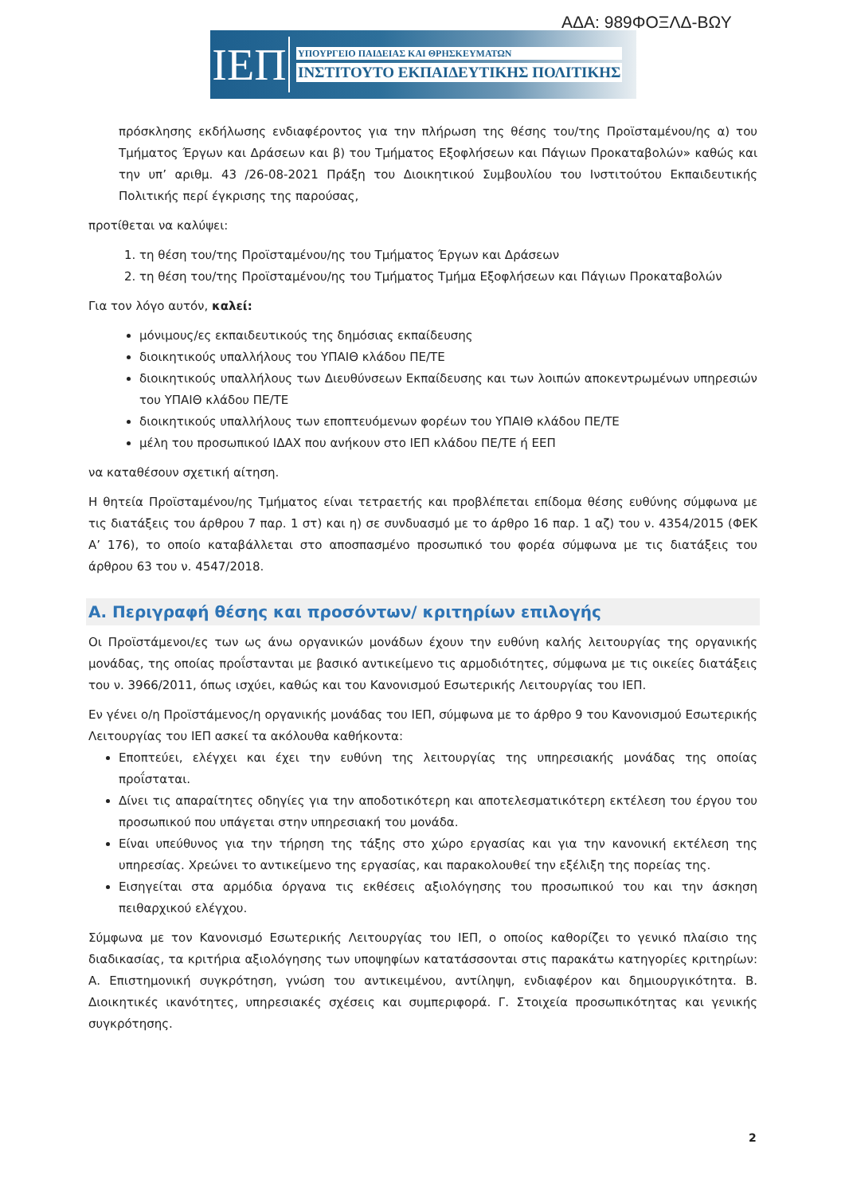ΑΔΑ: 989ΦΟΞΛΔ-ΒΩΥ
ΙΕΠ
ΥΠΟΥΡΓΕΙΟ ΠΑΙΔΕΙΑΣ ΚΑΙ ΘΡΗΣΚΕΥΜΑΤΩΝ
ΙΝΣΤΙΤΟΥΤΟ ΕΚΠΑΙΔΕΥΤΙΚΗΣ ΠΟΛΙΤΙΚΗΣ
πρόσκλησης εκδήλωσης ενδιαφέροντος για την πλήρωση της θέσης του/της Προϊσταμένου/ης α) του Τμήματος Έργων και Δράσεων και β) του Τμήματος Εξοφλήσεων και Πάγιων Προκαταβολών» καθώς και την υπ’ αριθμ. 43 /26-08-2021 Πράξη του Διοικητικού Συμβουλίου του Ινστιτούτου Εκπαιδευτικής Πολιτικής περί έγκρισης της παρούσας,
προτίθεται να καλύψει:
1. τη θέση του/της Προϊσταμένου/ης του Τμήματος Έργων και Δράσεων
2. τη θέση του/της Προϊσταμένου/ης του Τμήματος Τμήμα Εξοφλήσεων και Πάγιων Προκαταβολών
Για τον λόγο αυτόν, καλεί:
μόνιμους/ες εκπαιδευτικούς της δημόσιας εκπαίδευσης
διοικητικούς υπαλλήλους του ΥΠΑΙΘ κλάδου ΠΕ/ΤΕ
διοικητικούς υπαλλήλους των Διευθύνσεων Εκπαίδευσης και των λοιπών αποκεντρωμένων υπηρεσιών του ΥΠΑΙΘ κλάδου ΠΕ/ΤΕ
διοικητικούς υπαλλήλους των εποπτευόμενων φορέων του ΥΠΑΙΘ κλάδου ΠΕ/ΤΕ
μέλη του προσωπικού ΙΔΑΧ που ανήκουν στο ΙΕΠ κλάδου ΠΕ/ΤΕ ή ΕΕΠ
να καταθέσουν σχετική αίτηση.
Η θητεία Προϊσταμένου/ης Τμήματος είναι τετραετής και προβλέπεται επίδομα θέσης ευθύνης σύμφωνα με τις διατάξεις του άρθρου 7 παρ. 1 στ) και η) σε συνδυασμό με το άρθρο 16 παρ. 1 αζ) του ν. 4354/2015 (ΦΕΚ Α’ 176), το οποίο καταβάλλεται στο αποσπασμένο προσωπικό του φορέα σύμφωνα με τις διατάξεις του άρθρου 63 του ν. 4547/2018.
Α. Περιγραφή θέσης και προσόντων/ κριτηρίων επιλογής
Οι Προϊστάμενοι/ες των ως άνω οργανικών μονάδων έχουν την ευθύνη καλής λειτουργίας της οργανικής μονάδας, της οποίας προΐστανται με βασικό αντικείμενο τις αρμοδιότητες, σύμφωνα με τις οικείες διατάξεις του ν. 3966/2011, όπως ισχύει, καθώς και του Κανονισμού Εσωτερικής Λειτουργίας του ΙΕΠ.
Εν γένει ο/η Προϊστάμενος/η οργανικής μονάδας του ΙΕΠ, σύμφωνα με το άρθρο 9 του Κανονισμού Εσωτερικής Λειτουργίας του ΙΕΠ ασκεί τα ακόλουθα καθήκοντα:
Εποπτεύει, ελέγχει και έχει την ευθύνη της λειτουργίας της υπηρεσιακής μονάδας της οποίας προΐσταται.
Δίνει τις απαραίτητες οδηγίες για την αποδοτικότερη και αποτελεσματικότερη εκτέλεση του έργου του προσωπικού που υπάγεται στην υπηρεσιακή του μονάδα.
Είναι υπεύθυνος για την τήρηση της τάξης στο χώρο εργασίας και για την κανονική εκτέλεση της υπηρεσίας. Χρεώνει το αντικείμενο της εργασίας, και παρακολουθεί την εξέλιξη της πορείας της.
Εισηγείται στα αρμόδια όργανα τις εκθέσεις αξιολόγησης του προσωπικού του και την άσκηση πειθαρχικού ελέγχου.
Σύμφωνα με τον Κανονισμό Εσωτερικής Λειτουργίας του ΙΕΠ, ο οποίος καθορίζει το γενικό πλαίσιο της διαδικασίας, τα κριτήρια αξιολόγησης των υποψηφίων κατατάσσονται στις παρακάτω κατηγορίες κριτηρίων: Α. Επιστημονική συγκρότηση, γνώση του αντικειμένου, αντίληψη, ενδιαφέρον και δημιουργικότητα. Β. Διοικητικές ικανότητες, υπηρεσιακές σχέσεις και συμπεριφορά. Γ. Στοιχεία προσωπικότητας και γενικής συγκρότησης.
2